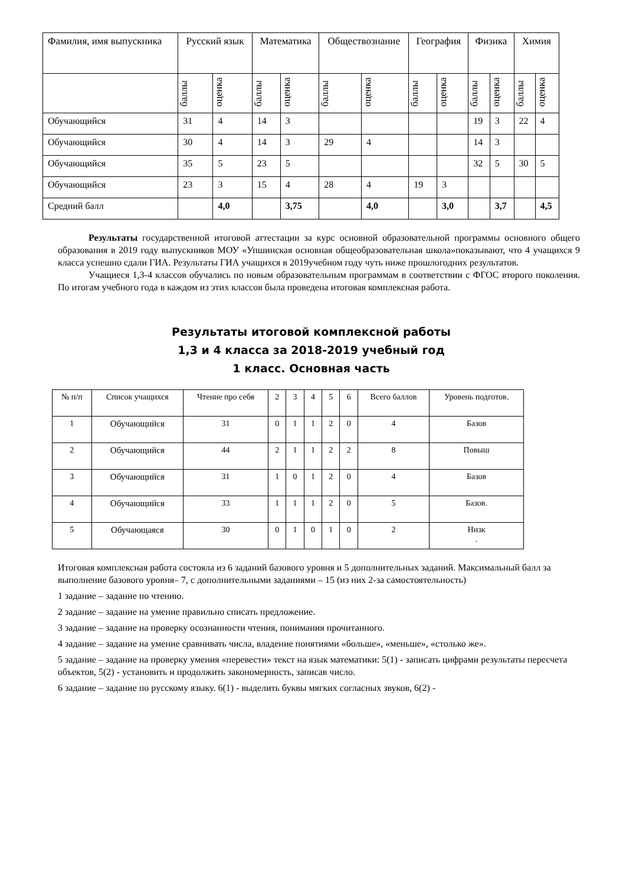| Фамилия, имя выпускника | Русский язык | | Математика | | Обществознание | | География | | Физика | | Химия | |
| --- | --- | --- | --- | --- | --- | --- | --- | --- | --- | --- | --- | --- |
| | баллы | оценка | баллы | оценка | баллы | оценка | баллы | оценка | баллы | оценка | баллы | оценка |
| Обучающийся | 31 | 4 | 14 | 3 | | | | | 19 | 3 | 22 | 4 |
| Обучающийся | 30 | 4 | 14 | 3 | 29 | 4 | | | 14 | 3 | | |
| Обучающийся | 35 | 5 | 23 | 5 | | | | | 32 | 5 | 30 | 5 |
| Обучающийся | 23 | 3 | 15 | 4 | 28 | 4 | 19 | 3 | | | | |
| Средний балл | | 4,0 | | 3,75 | | 4,0 | | 3,0 | | 3,7 | | 4,5 |
Результаты государственной итоговой аттестации за курс основной образовательной программы основного общего образования в 2019 году выпускников МОУ «Упшинская основная общеобразовательная школа»показывают, что 4 учащихся 9 класса успешно сдали ГИА. Результаты ГИА учащихся в 2019учебном году чуть ниже прошлогодних результатов.
Учащиеся 1,3-4 классов обучались по новым образовательным программам в соответствии с ФГОС второго поколения. По итогам учебного года в каждом из этих классов была проведена итоговая комплексная работа.
Результаты итоговой комплексной работы
1,3 и 4 класса за 2018-2019 учебный год
1 класс. Основная часть
| № п/п | Список учащихся | Чтение про себя | 2 | 3 | 4 | 5 | 6 | Всего баллов | Уровень подготов. |
| --- | --- | --- | --- | --- | --- | --- | --- | --- | --- |
| 1 | Обучающийся | 31 | 0 | 1 | 1 | 2 | 0 | 4 | Базов |
| 2 | Обучающийся | 44 | 2 | 1 | 1 | 2 | 2 | 8 | Повыш |
| 3 | Обучающийся | 31 | 1 | 0 | 1 | 2 | 0 | 4 | Базов |
| 4 | Обучающийся | 33 | 1 | 1 | 1 | 2 | 0 | 5 | Базов. |
| 5 | Обучающаяся | 30 | 0 | 1 | 0 | 1 | 0 | 2 | Низк . |
Итоговая комплексная работа состояла из 6 заданий базового уровня и 5 дополнительных заданий. Максимальный балл за выполнение базового уровня– 7, с дополнительными заданиями – 15 (из них 2-за самостоятельность)
1 задание – задание по чтению.
2 задание – задание на умение правильно списать предложение.
3 задание – задание на проверку осознанности чтения, понимания прочитанного.
4 задание – задание на умение сравнивать числа, владение понятиями «больше», «меньше», «столько же».
5 задание – задание на проверку умения «перевести» текст на язык математики: 5(1) - записать цифрами результаты пересчета объектов, 5(2) - установить и продолжить закономерность, записав число.
6 задание – задание по русскому языку. 6(1) - выделить буквы мягких согласных звуков, 6(2) -